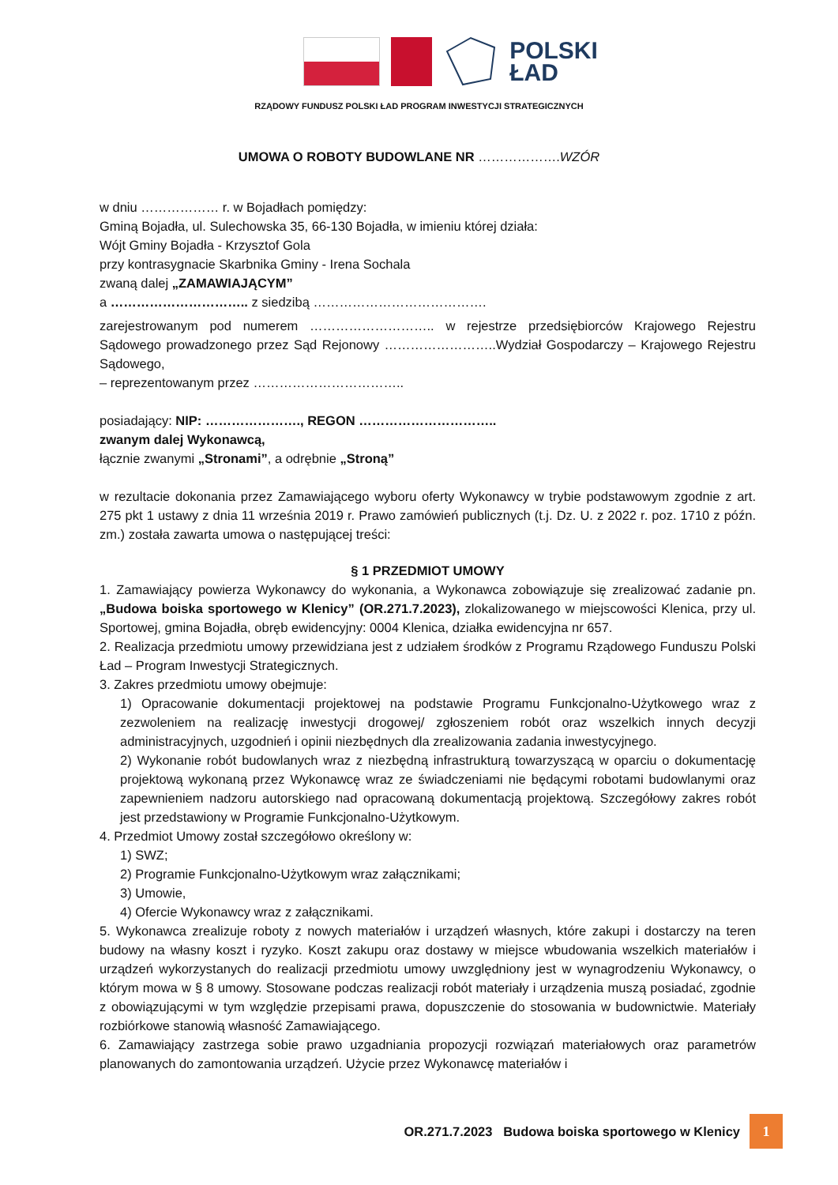POLSKI
ŁAD
RZĄDOWY FUNDUSZ POLSKI ŁAD PROGRAM INWESTYCJI STRATEGICZNYCH
UMOWA O ROBOTY BUDOWLANE NR ……………….WZÓR
w dniu ……………… r. w Bojadłach pomiędzy:
Gminą Bojadła, ul. Sulechowska 35, 66-130 Bojadła, w imieniu której działa:
Wójt Gminy Bojadła - Krzysztof Gola
przy kontrasygnacie Skarbnika Gminy - Irena Sochala
zwaną dalej „ZAMAWIAJĄCYM”
a ………………………….. z siedzibą ………………………………….
zarejestrowanym pod numerem ……………………….. w rejestrze przedsiębiorców Krajowego Rejestru Sądowego prowadzonego przez Sąd Rejonowy ……………………..Wydział Gospodarczy – Krajowego Rejestru Sądowego,
– reprezentowanym przez ……………………………..
posiadający: NIP: …………………., REGON …………………………..
zwanym dalej Wykonawcą,
łącznie zwanymi „Stronami”, a odrębnie „Stroną”
w rezultacie dokonania przez Zamawiającego wyboru oferty Wykonawcy w trybie podstawowym zgodnie z art. 275 pkt 1 ustawy z dnia 11 września 2019 r. Prawo zamówień publicznych (t.j. Dz. U. z 2022 r. poz. 1710 z późn. zm.) została zawarta umowa o następującej treści:
§ 1 PRZEDMIOT UMOWY
1. Zamawiający powierza Wykonawcy do wykonania, a Wykonawca zobowiązuje się zrealizować zadanie pn. „Budowa boiska sportowego w Klenicy” (OR.271.7.2023), zlokalizowanego w miejscowości Klenica, przy ul. Sportowej, gmina Bojadła, obręb ewidencyjny: 0004 Klenica, działka ewidencyjna nr 657.
2. Realizacja przedmiotu umowy przewidziana jest z udziałem środków z Programu Rządowego Funduszu Polski Ład – Program Inwestycji Strategicznych.
3. Zakres przedmiotu umowy obejmuje:
1) Opracowanie dokumentacji projektowej na podstawie Programu Funkcjonalno-Użytkowego wraz z zezwoleniem na realizację inwestycji drogowej/ zgłoszeniem robót oraz wszelkich innych decyzji administracyjnych, uzgodnień i opinii niezbędnych dla zrealizowania zadania inwestycyjnego.
2) Wykonanie robót budowlanych wraz z niezbędną infrastrukturą towarzyszącą w oparciu o dokumentację projektową wykonaną przez Wykonawcę wraz ze świadczeniami nie będącymi robotami budowlanymi oraz zapewnieniem nadzoru autorskiego nad opracowaną dokumentacją projektową. Szczegółowy zakres robót jest przedstawiony w Programie Funkcjonalno-Użytkowym.
4. Przedmiot Umowy został szczegółowo określony w:
1) SWZ;
2) Programie Funkcjonalno-Użytkowym wraz załącznikami;
3) Umowie,
4) Ofercie Wykonawcy wraz z załącznikami.
5. Wykonawca zrealizuje roboty z nowych materiałów i urządzeń własnych, które zakupi i dostarczy na teren budowy na własny koszt i ryzyko. Koszt zakupu oraz dostawy w miejsce wbudowania wszelkich materiałów i urządzeń wykorzystanych do realizacji przedmiotu umowy uwzględniony jest w wynagrodzeniu Wykonawcy, o którym mowa w § 8 umowy. Stosowane podczas realizacji robót materiały i urządzenia muszą posiadać, zgodnie z obowiązującymi w tym względzie przepisami prawa, dopuszczenie do stosowania w budownictwie. Materiały rozbiórkowe stanowią własność Zamawiającego.
6. Zamawiający zastrzega sobie prawo uzgadniania propozycji rozwiązań materiałowych oraz parametrów planowanych do zamontowania urządzeń. Użycie przez Wykonawcę materiałów i
OR.271.7.2023 Budowa boiska sportowego w Klenicy 1